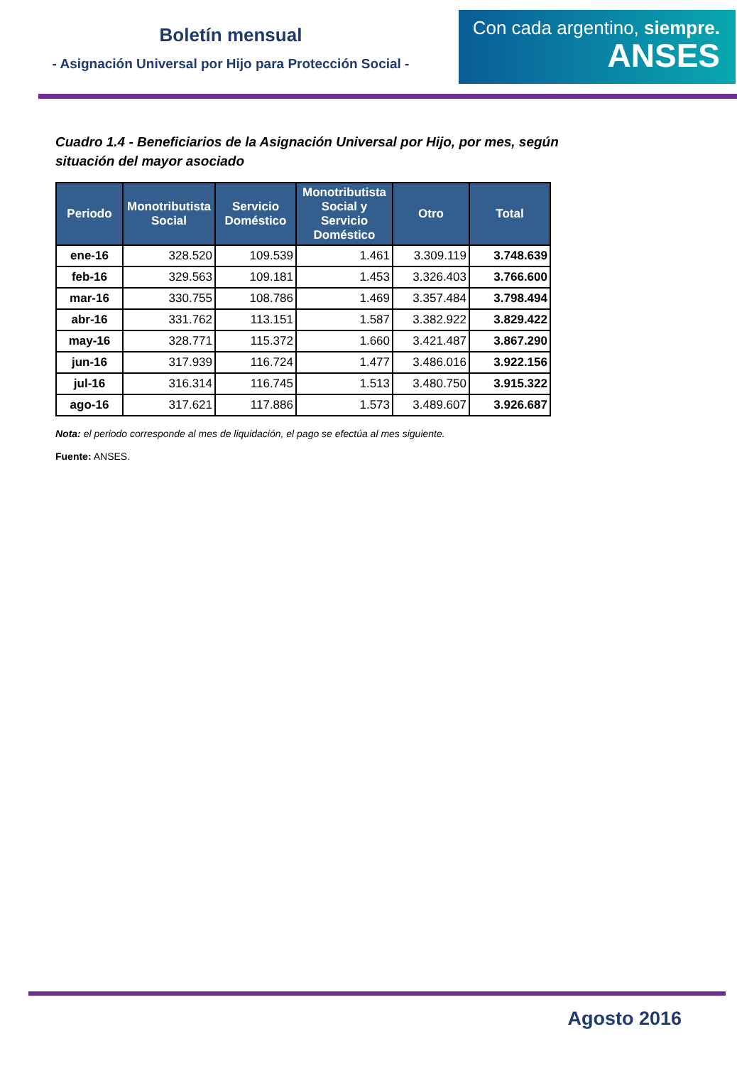Boletín mensual
- Asignación Universal por Hijo para Protección Social -
Con cada argentino, siempre.
ANSES
Cuadro 1.4 - Beneficiarios de la Asignación Universal por Hijo, por mes, según situación del mayor asociado
| Periodo | Monotributista Social | Servicio Doméstico | Monotributista Social y Servicio Doméstico | Otro | Total |
| --- | --- | --- | --- | --- | --- |
| ene-16 | 328.520 | 109.539 | 1.461 | 3.309.119 | 3.748.639 |
| feb-16 | 329.563 | 109.181 | 1.453 | 3.326.403 | 3.766.600 |
| mar-16 | 330.755 | 108.786 | 1.469 | 3.357.484 | 3.798.494 |
| abr-16 | 331.762 | 113.151 | 1.587 | 3.382.922 | 3.829.422 |
| may-16 | 328.771 | 115.372 | 1.660 | 3.421.487 | 3.867.290 |
| jun-16 | 317.939 | 116.724 | 1.477 | 3.486.016 | 3.922.156 |
| jul-16 | 316.314 | 116.745 | 1.513 | 3.480.750 | 3.915.322 |
| ago-16 | 317.621 | 117.886 | 1.573 | 3.489.607 | 3.926.687 |
Nota: el periodo corresponde al mes de liquidación, el pago se efectúa al mes siguiente.
Fuente: ANSES.
Agosto 2016